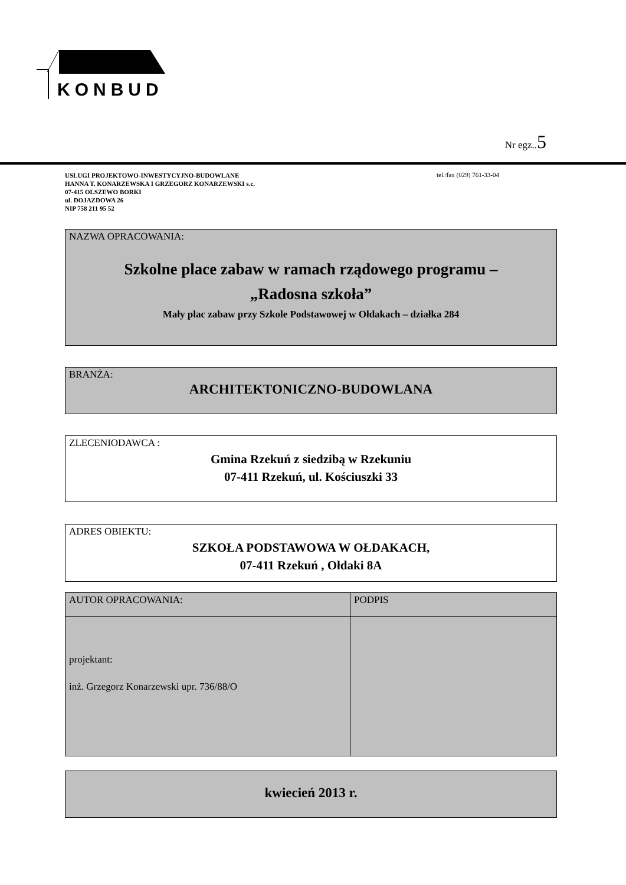KONBUD
Nr egz..5
USŁUGI PROJEKTOWO-INWESTYCYJNO-BUDOWLANE
HANNA T. KONARZEWSKA I GRZEGORZ KONARZEWSKI s.c.
07-415 OLSZEWO BORKI
ul. DOJAZDOWA 26
NIP 758 211 95 52
tel./fax (029) 761-33-04
NAZWA OPRACOWANIA:
Szkolne place zabaw w ramach rządowego programu –
„Radosna szkoła”
Mały plac zabaw przy Szkole Podstawowej w Ołdakach – działka 284
BRANŻA:
ARCHITEKTONICZNO-BUDOWLANA
ZLECENIODAWCA :
Gmina Rzekuń z siedzibą w Rzekuniu
07-411 Rzekuń, ul. Kościuszki 33
ADRES OBIEKTU:
SZKOŁA PODSTAWOWA W OŁDAKACH,
07-411 Rzekuń , Ołdaki 8A
| AUTOR OPRACOWANIA: | PODPIS |
| projektant: inż. Grzegorz Konarzewski upr. 736/88/O | |
kwiecień 2013 r.